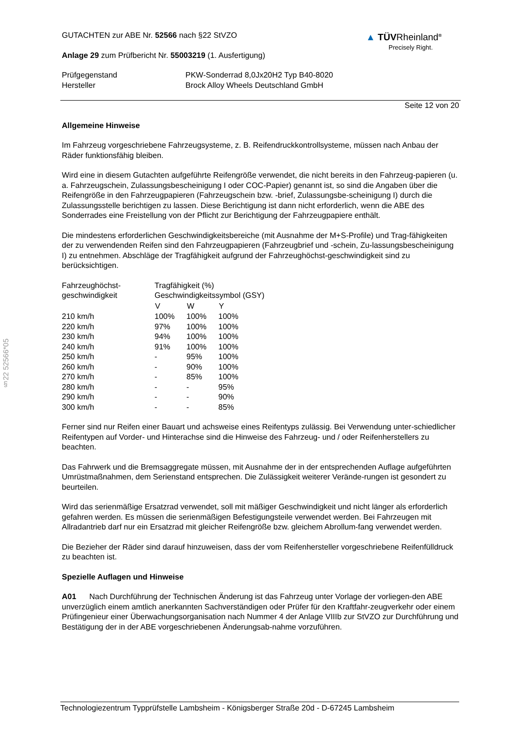§22 52566*05
▲ TÜVRheinland<sup>®</sup>
Precisely Right.
GUTACHTEN zur ABE Nr. 52566 nach §22 StVZO
Anlage 29 zum Prüfbericht Nr. 55003219 (1. Ausfertigung)
| Prüfgegenstand | PKW-Sonderrad 8,0Jx20H2 Typ B40-8020 |
| Hersteller | Brock Alloy Wheels Deutschland GmbH |
Seite 12 von 20
Allgemeine Hinweise
Im Fahrzeug vorgeschriebene Fahrzeugsysteme, z. B. Reifendruckkontrollsysteme, müssen nach Anbau der Räder funktionsfähig bleiben.
Wird eine in diesem Gutachten aufgeführte Reifengröße verwendet, die nicht bereits in den Fahrzeug-papieren (u. a. Fahrzeugschein, Zulassungsbescheinigung I oder COC-Papier) genannt ist, so sind die Angaben über die Reifengröße in den Fahrzeugpapieren (Fahrzeugschein bzw. -brief, Zulassungsbe-scheinigung I) durch die Zulassungsstelle berichtigen zu lassen. Diese Berichtigung ist dann nicht erforderlich, wenn die ABE des Sonderrades eine Freistellung von der Pflicht zur Berichtigung der Fahrzeugpapiere enthält.
Die mindestens erforderlichen Geschwindigkeitsbereiche (mit Ausnahme der M+S-Profile) und Trag-fähigkeiten der zu verwendenden Reifen sind den Fahrzeugpapieren (Fahrzeugbrief und -schein, Zu-lassungsbescheinigung I) zu entnehmen. Abschläge der Tragfähigkeit aufgrund der Fahrzeughöchst-geschwindigkeit sind zu berücksichtigen.
| Fahrzeughöchst- | Tragfähigkeit (%) | | |
| geschwindigkeit | Geschwindigkeitssymbol (GSY) | | |
| | V | W | Y |
| 210 km/h | 100% | 100% | 100% |
| 220 km/h | 97% | 100% | 100% |
| 230 km/h | 94% | 100% | 100% |
| 240 km/h | 91% | 100% | 100% |
| 250 km/h | - | 95% | 100% |
| 260 km/h | - | 90% | 100% |
| 270 km/h | - | 85% | 100% |
| 280 km/h | - | - | 95% |
| 290 km/h | - | - | 90% |
| 300 km/h | - | - | 85% |
Ferner sind nur Reifen einer Bauart und achsweise eines Reifentyps zulässig. Bei Verwendung unter-schiedlicher Reifentypen auf Vorder- und Hinterachse sind die Hinweise des Fahrzeug- und / oder Reifenherstellers zu beachten.
Das Fahrwerk und die Bremsaggregate müssen, mit Ausnahme der in der entsprechenden Auflage aufgeführten Umrüstmaßnahmen, dem Serienstand entsprechen. Die Zulässigkeit weiterer Verände-rungen ist gesondert zu beurteilen.
Wird das serienmäßige Ersatzrad verwendet, soll mit mäßiger Geschwindigkeit und nicht länger als erforderlich gefahren werden. Es müssen die serienmäßigen Befestigungsteile verwendet werden. Bei Fahrzeugen mit Allradantrieb darf nur ein Ersatzrad mit gleicher Reifengröße bzw. gleichem Abrollum-fang verwendet werden.
Die Bezieher der Räder sind darauf hinzuweisen, dass der vom Reifenhersteller vorgeschriebene Reifenfülldruck zu beachten ist.
Spezielle Auflagen und Hinweise
A01 Nach Durchführung der Technischen Änderung ist das Fahrzeug unter Vorlage der vorliegen-den ABE unverzüglich einem amtlich anerkannten Sachverständigen oder Prüfer für den Kraftfahr-zeugverkehr oder einem Prüfingenieur einer Überwachungsorganisation nach Nummer 4 der Anlage VIIIb zur StVZO zur Durchführung und Bestätigung der in der ABE vorgeschriebenen Änderungsab-nahme vorzuführen.
Technologiezentrum Typprüfstelle Lambsheim - Königsberger Straße 20d - D-67245 Lambsheim